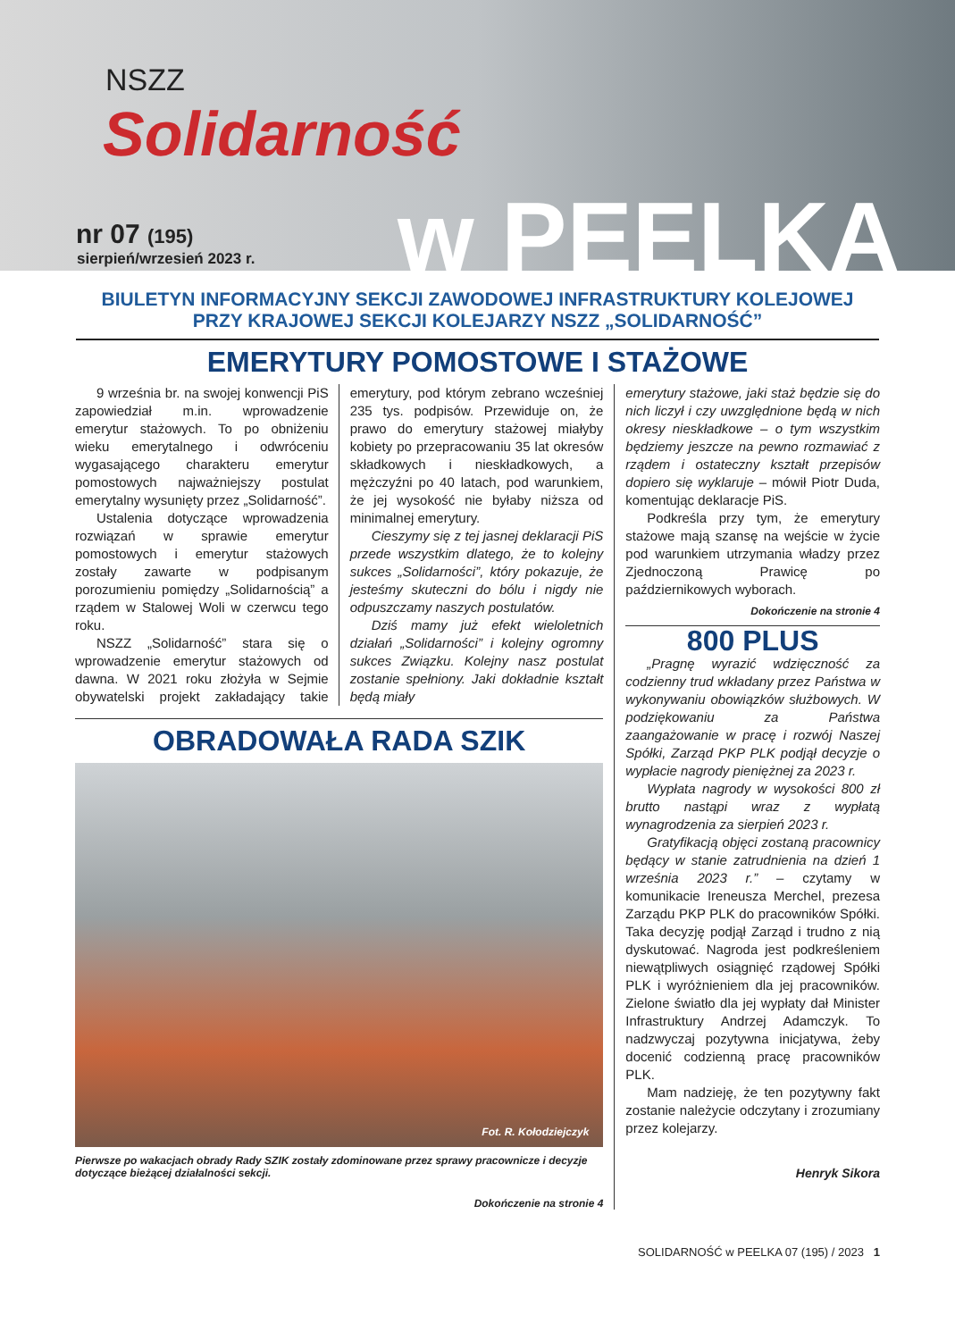NSZZ
Solidarność
nr 07 (195)
sierpień/wrzesień 2023 r. w PEELKA
BIULETYN INFORMACYJNY SEKCJI ZAWODOWEJ INFRASTRUKTURY KOLEJOWEJ
PRZY KRAJOWEJ SEKCJI KOLEJARZY NSZZ „SOLIDARNOŚĆ”
EMERYTURY POMOSTOWE I STAŻOWE
9 września br. na swojej konwencji PiS zapowiedział m.in. wprowadzenie emerytur stażowych. To po obniżeniu wieku emerytalnego i odwróceniu wygasającego charakteru emerytur pomostowych najważniejszy postulat emerytalny wysunięty przez „Solidarność”.
Ustalenia dotyczące wprowadzenia rozwiązań w sprawie emerytur pomostowych i emerytur stażowych zostały zawarte w podpisanym porozumieniu pomiędzy „Solidarnością” a rządem w Stalowej Woli w czerwcu tego roku.
NSZZ „Solidarność” stara się o wprowadzenie emerytur stażowych od dawna. W 2021 roku złożyła w Sejmie obywatelski projekt zakładający takie emerytury, pod którym zebrano wcześniej 235 tys. podpisów. Przewiduje on, że prawo do emerytury stażowej miałyby kobiety po przepracowaniu 35 lat okresów składkowych i nieskładkowych, a mężczyźni po 40 latach, pod warunkiem, że jej wysokość nie byłaby niższa od minimalnej emerytury.
Cieszymy się z tej jasnej deklaracji PiS przede wszystkim dlatego, że to kolejny sukces „Solidarności”, który pokazuje, że jesteśmy skuteczni do bólu i nigdy nie odpuszczamy naszych postulatów.
Dziś mamy już efekt wieloletnich działań „Solidarności” i kolejny ogromny sukces Związku. Kolejny nasz postulat zostanie spełniony. Jaki dokładnie kształt będą miały
OBRADOWAŁA RADA SZIK
Fot. R. Kołodziejczyk
Pierwsze po wakacjach obrady Rady SZIK zostały zdominowane przez sprawy pracownicze i decyzje dotyczące bieżącej działalności sekcji.
Dokończenie na stronie 4
emerytury stażowe, jaki staż będzie się do nich liczył i czy uwzględnione będą w nich okresy nieskładkowe – o tym wszystkim będziemy jeszcze na pewno rozmawiać z rządem i ostateczny kształt przepisów dopiero się wyklaruje – mówił Piotr Duda, komentując deklaracje PiS.
Podkreśla przy tym, że emerytury stażowe mają szansę na wejście w życie pod warunkiem utrzymania władzy przez Zjednoczoną Prawicę po październikowych wyborach.
Dokończenie na stronie 4
800 PLUS
„Pragnę wyrazić wdzięczność za codzienny trud wkładany przez Państwa w wykonywaniu obowiązków służbowych. W podziękowaniu za Państwa zaangażowanie w pracę i rozwój Naszej Spółki, Zarząd PKP PLK podjął decyzje o wypłacie nagrody pieniężnej za 2023 r.
Wypłata nagrody w wysokości 800 zł brutto nastąpi wraz z wypłatą wynagrodzenia za sierpień 2023 r.
Gratyfikacją objęci zostaną pracownicy będący w stanie zatrudnienia na dzień 1 września 2023 r.” – czytamy w komunikacie Ireneusza Merchel, prezesa Zarządu PKP PLK do pracowników Spółki. Taka decyzję podjął Zarząd i trudno z nią dyskutować. Nagroda jest podkreśleniem niewątpliwych osiągnięć rządowej Spółki PLK i wyróżnieniem dla jej pracowników. Zielone światło dla jej wypłaty dał Minister Infrastruktury Andrzej Adamczyk. To nadzwyczaj pozytywna inicjatywa, żeby docenić codzienną pracę pracowników PLK.
Mam nadzieję, że ten pozytywny fakt zostanie należycie odczytany i zrozumiany przez kolejarzy.
Henryk Sikora
SOLIDARNOŚĆ w PEELKA 07 (195) / 2023 1